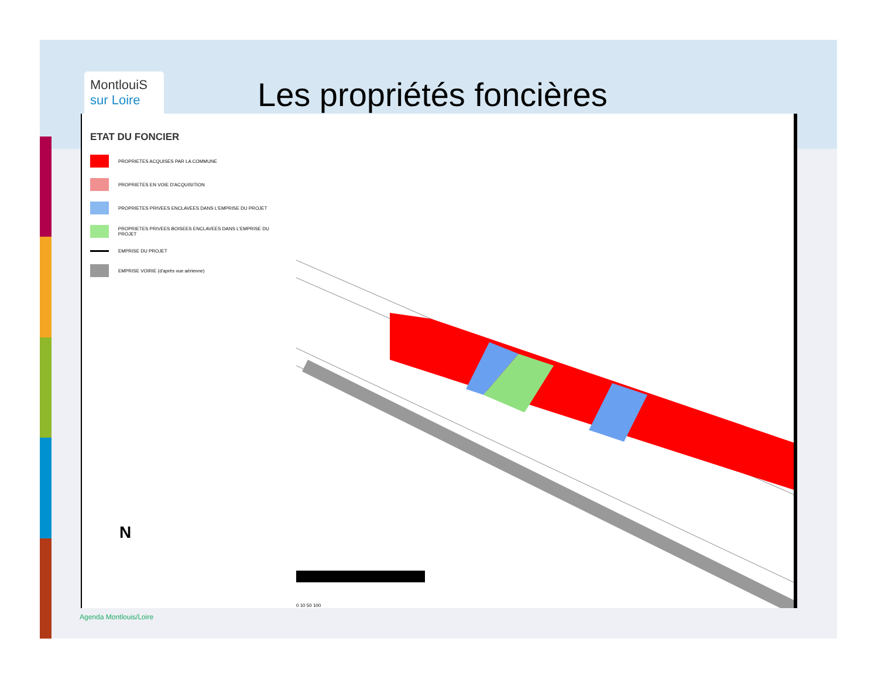MontlouiS
sur Loire
Les propriétés foncières
ETAT DU FONCIER
PROPRIETES ACQUISES PAR LA COMMUNE
PROPRIETES EN VOIE D'ACQUISITION
PROPRIETES PRIVEES ENCLAVEES DANS L'EMPRISE DU PROJET
PROPRIETES PRIVEES BOISEES ENCLAVEES DANS L'EMPRISE DU PROJET
EMPRISE DU PROJET
EMPRISE VOIRIE (d'après vue aérienne)
N
0 10 50 100
Agenda Montlouis/Loire